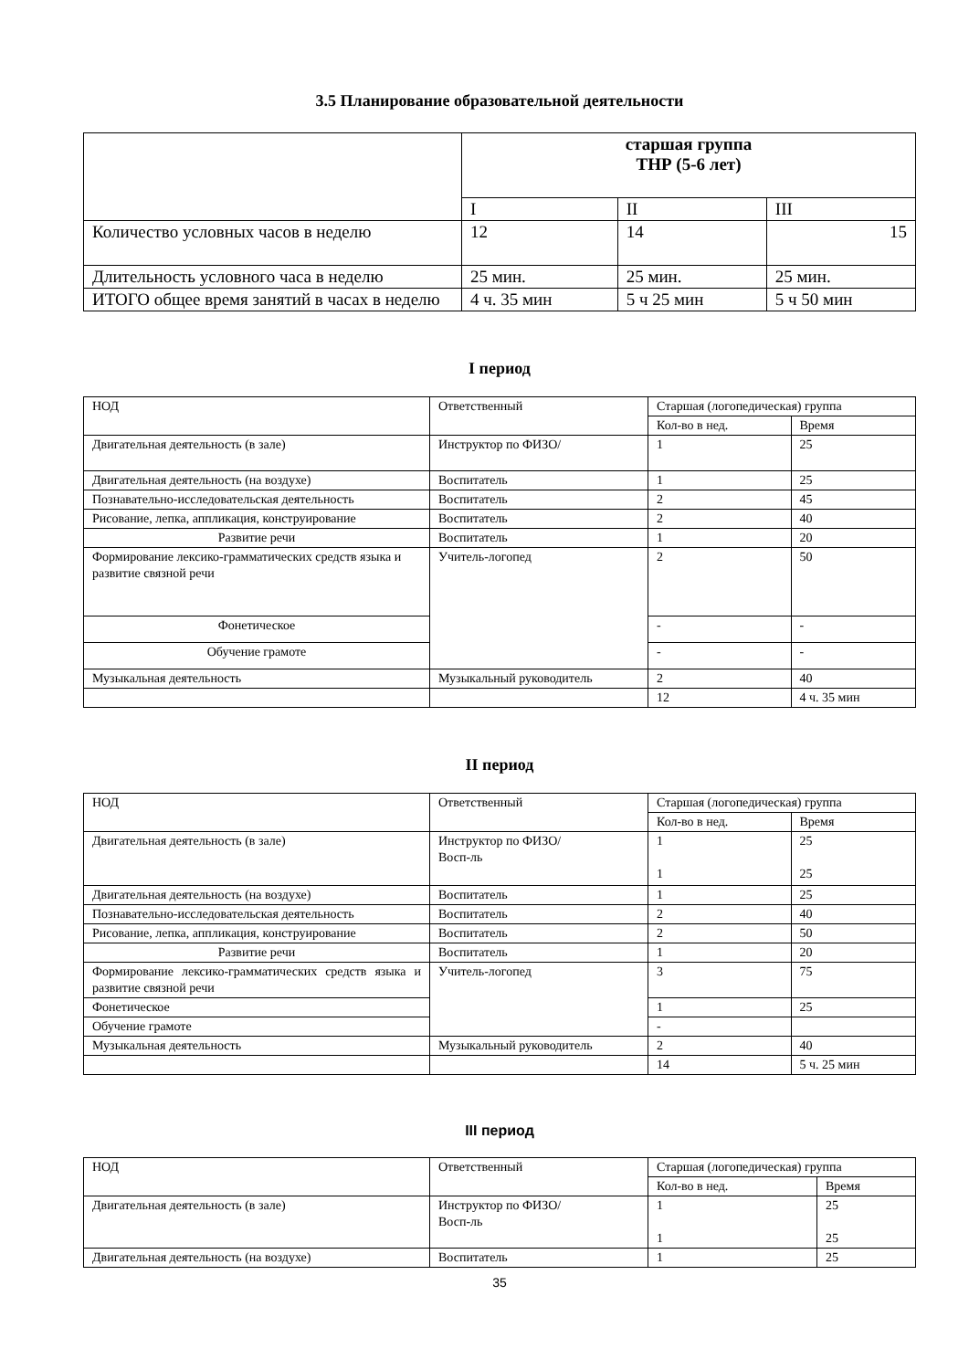3.5 Планирование образовательной деятельности
| | старшая группа ТНР (5-6 лет) | | |
| --- | --- | --- | --- |
| | I | II | III |
| Количество условных часов в неделю | 12 | 14 | 15 |
| Длительность условного часа в неделю | 25 мин. | 25 мин. | 25 мин. |
| ИТОГО общее время занятий в часах в неделю | 4 ч. 35 мин | 5 ч 25 мин | 5 ч 50 мин |
I период
| НОД | Ответственный | Старшая (логопедическая) группа | |
| --- | --- | --- | --- |
| | | Кол-во в нед. | Время |
| Двигательная деятельность (в зале) | Инструктор по ФИЗО/ | 1 | 25 |
| Двигательная деятельность (на воздухе) | Воспитатель | 1 | 25 |
| Познавательно-исследовательская деятельность | Воспитатель | 2 | 45 |
| Рисование, лепка, аппликация, конструирование | Воспитатель | 2 | 40 |
| Развитие речи | Воспитатель | 1 | 20 |
| Формирование лексико-грамматических средств языка и развитие связной речи | Учитель-логопед | 2 | 50 |
| Фонетическое | | - | - |
| Обучение грамоте | | - | - |
| Музыкальная деятельность | Музыкальный руководитель | 2 | 40 |
| | | 12 | 4 ч. 35 мин |
II период
| НОД | Ответственный | Старшая (логопедическая) группа | |
| --- | --- | --- | --- |
| | | Кол-во в нед. | Время |
| Двигательная деятельность (в зале) | Инструктор по ФИЗО/ Восп-ль | 1 1 | 25 25 |
| Двигательная деятельность (на воздухе) | Воспитатель | 1 | 25 |
| Познавательно-исследовательская деятельность | Воспитатель | 2 | 40 |
| Рисование, лепка, аппликация, конструирование | Воспитатель | 2 | 50 |
| Развитие речи | Воспитатель | 1 | 20 |
| Формирование лексико-грамматических средств языка и развитие связной речи | Учитель-логопед | 3 | 75 |
| Фонетическое | | 1 | 25 |
| Обучение грамоте | | - | |
| Музыкальная деятельность | Музыкальный руководитель | 2 | 40 |
| | | 14 | 5 ч. 25 мин |
III период
| НОД | Ответственный | Старшая (логопедическая) группа | |
| --- | --- | --- | --- |
| | | Кол-во в нед. | Время |
| Двигательная деятельность (в зале) | Инструктор по ФИЗО/ Восп-ль | 1 1 | 25 25 |
| Двигательная деятельность (на воздухе) | Воспитатель | 1 | 25 |
35